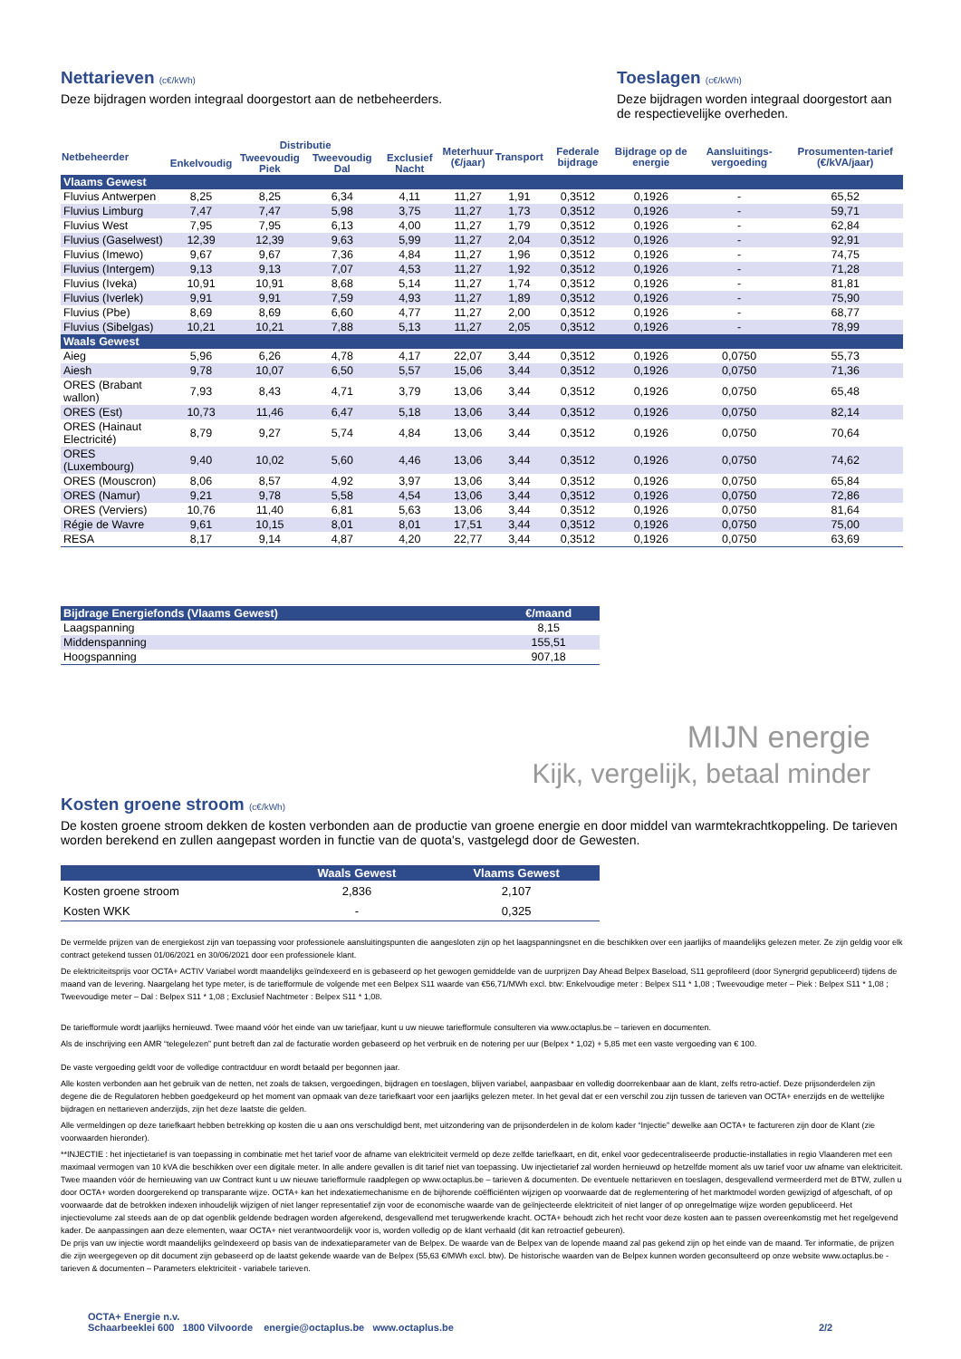Nettarieven (c€/kWh)
Deze bijdragen worden integraal doorgestort aan de netbeheerders.
Toeslagen (c€/kWh)
Deze bijdragen worden integraal doorgestort aan de respectievelijke overheden.
| Netbeheerder | Distributie | | | | Meterhuur (€/jaar) | Transport | Federale bijdrage | Bijdrage op de energie | Aansluitings-vergoeding | Prosumenten-tarief (€/kVA/jaar) |
| --- | --- | --- | --- | --- | --- | --- | --- | --- | --- | --- |
| | Enkelvoudig | Tweevoudig Piek | Tweevoudig Dal | Exclusief Nacht | | | | | | |
| Vlaams Gewest | | | | | | | | | | |
| Fluvius Antwerpen | 8,25 | 8,25 | 6,34 | 4,11 | 11,27 | 1,91 | 0,3512 | 0,1926 | - | 65,52 |
| Fluvius Limburg | 7,47 | 7,47 | 5,98 | 3,75 | 11,27 | 1,73 | 0,3512 | 0,1926 | - | 59,71 |
| Fluvius West | 7,95 | 7,95 | 6,13 | 4,00 | 11,27 | 1,79 | 0,3512 | 0,1926 | - | 62,84 |
| Fluvius (Gaselwest) | 12,39 | 12,39 | 9,63 | 5,99 | 11,27 | 2,04 | 0,3512 | 0,1926 | - | 92,91 |
| Fluvius (Imewo) | 9,67 | 9,67 | 7,36 | 4,84 | 11,27 | 1,96 | 0,3512 | 0,1926 | - | 74,75 |
| Fluvius (Intergem) | 9,13 | 9,13 | 7,07 | 4,53 | 11,27 | 1,92 | 0,3512 | 0,1926 | - | 71,28 |
| Fluvius (Iveka) | 10,91 | 10,91 | 8,68 | 5,14 | 11,27 | 1,74 | 0,3512 | 0,1926 | - | 81,81 |
| Fluvius (Iverlek) | 9,91 | 9,91 | 7,59 | 4,93 | 11,27 | 1,89 | 0,3512 | 0,1926 | - | 75,90 |
| Fluvius (Pbe) | 8,69 | 8,69 | 6,60 | 4,77 | 11,27 | 2,00 | 0,3512 | 0,1926 | - | 68,77 |
| Fluvius (Sibelgas) | 10,21 | 10,21 | 7,88 | 5,13 | 11,27 | 2,05 | 0,3512 | 0,1926 | - | 78,99 |
| Waals Gewest | | | | | | | | | | |
| Aieg | 5,96 | 6,26 | 4,78 | 4,17 | 22,07 | 3,44 | 0,3512 | 0,1926 | 0,0750 | 55,73 |
| Aiesh | 9,78 | 10,07 | 6,50 | 5,57 | 15,06 | 3,44 | 0,3512 | 0,1926 | 0,0750 | 71,36 |
| ORES (Brabant wallon) | 7,93 | 8,43 | 4,71 | 3,79 | 13,06 | 3,44 | 0,3512 | 0,1926 | 0,0750 | 65,48 |
| ORES (Est) | 10,73 | 11,46 | 6,47 | 5,18 | 13,06 | 3,44 | 0,3512 | 0,1926 | 0,0750 | 82,14 |
| ORES (Hainaut Electricité) | 8,79 | 9,27 | 5,74 | 4,84 | 13,06 | 3,44 | 0,3512 | 0,1926 | 0,0750 | 70,64 |
| ORES (Luxembourg) | 9,40 | 10,02 | 5,60 | 4,46 | 13,06 | 3,44 | 0,3512 | 0,1926 | 0,0750 | 74,62 |
| ORES (Mouscron) | 8,06 | 8,57 | 4,92 | 3,97 | 13,06 | 3,44 | 0,3512 | 0,1926 | 0,0750 | 65,84 |
| ORES (Namur) | 9,21 | 9,78 | 5,58 | 4,54 | 13,06 | 3,44 | 0,3512 | 0,1926 | 0,0750 | 72,86 |
| ORES (Verviers) | 10,76 | 11,40 | 6,81 | 5,63 | 13,06 | 3,44 | 0,3512 | 0,1926 | 0,0750 | 81,64 |
| Régie de Wavre | 9,61 | 10,15 | 8,01 | 8,01 | 17,51 | 3,44 | 0,3512 | 0,1926 | 0,0750 | 75,00 |
| RESA | 8,17 | 9,14 | 4,87 | 4,20 | 22,77 | 3,44 | 0,3512 | 0,1926 | 0,0750 | 63,69 |
| Bijdrage Energiefonds (Vlaams Gewest) | €/maand |
| Laagspanning | 8,15 |
| Middenspanning | 155,51 |
| Hoogspanning | 907,18 |
MIJN energie
Kijk, vergelijk, betaal minder
Kosten groene stroom (c€/kWh)
De kosten groene stroom dekken de kosten verbonden aan de productie van groene energie en door middel van warmtekrachtkoppeling. De tarieven worden berekend en zullen aangepast worden in functie van de quota's, vastgelegd door de Gewesten.
| | Waals Gewest | Vlaams Gewest |
| Kosten groene stroom | 2,836 | 2,107 |
| Kosten WKK | - | 0,325 |
De vermelde prijzen van de energiekost zijn van toepassing voor professionele aansluitingspunten die aangesloten zijn op het laagspanningsnet en die beschikken over een jaarlijks of maandelijks gelezen meter. Ze zijn geldig voor elk contract getekend tussen 01/06/2021 en 30/06/2021 door een professionele klant.
De elektriciteitsprijs voor OCTA+ ACTIV Variabel wordt maandelijks geïndexeerd en is gebaseerd op het gewogen gemiddelde van de uurprijzen Day Ahead Belpex Baseload, S11 geprofileerd (door Synergrid gepubliceerd) tijdens de maand van de levering. Naargelang het type meter, is de tariefformule de volgende met een Belpex S11 waarde van €56,71/MWh excl. btw: Enkelvoudige meter : Belpex S11 * 1,08 ; Tweevoudige meter – Piek : Belpex S11 * 1,08 ; Tweevoudige meter – Dal : Belpex S11 * 1,08 ; Exclusief Nachtmeter : Belpex S11 * 1,08.
De tariefformule wordt jaarlijks hernieuwd. Twee maand vóór het einde van uw tariefjaar, kunt u uw nieuwe tariefformule consulteren via www.octaplus.be – tarieven en documenten.
Als de inschrijving een AMR “telegelezen” punt betreft dan zal de facturatie worden gebaseerd op het verbruik en de notering per uur (Belpex * 1,02) + 5,85 met een vaste vergoeding van € 100.
De vaste vergoeding geldt voor de volledige contractduur en wordt betaald per begonnen jaar.
Alle kosten verbonden aan het gebruik van de netten, net zoals de taksen, vergoedingen, bijdragen en toeslagen, blijven variabel, aanpasbaar en volledig doorrekenbaar aan de klant, zelfs retro-actief. Deze prijsonderdelen zijn degene die de Regulatoren hebben goedgekeurd op het moment van opmaak van deze tariefkaart voor een jaarlijks gelezen meter. In het geval dat er een verschil zou zijn tussen de tarieven van OCTA+ enerzijds en de wettelijke bijdragen en nettarieven anderzijds, zijn het deze laatste die gelden.
Alle vermeldingen op deze tariefkaart hebben betrekking op kosten die u aan ons verschuldigd bent, met uitzondering van de prijsonderdelen in de kolom kader “Injectie” dewelke aan OCTA+ te factureren zijn door de Klant (zie voorwaarden hieronder).
**INJECTIE : het injectietarief is van toepassing in combinatie met het tarief voor de afname van elektriciteit vermeld op deze zelfde tariefkaart, en dit, enkel voor gedecentraliseerde productie-installaties in regio Vlaanderen met een maximaal vermogen van 10 kVA die beschikken over een digitale meter. In alle andere gevallen is dit tarief niet van toepassing. Uw injectietarief zal worden hernieuwd op hetzelfde moment als uw tarief voor uw afname van elektriciteit. Twee maanden vóór de hernieuwing van uw Contract kunt u uw nieuwe tariefformule raadplegen op www.octaplus.be – tarieven & documenten. De eventuele nettarieven en toeslagen, desgevallend vermeerderd met de BTW, zullen u door OCTA+ worden doorgerekend op transparante wijze. OCTA+ kan het indexatiemechanisme en de bijhorende coëfficiënten wijzigen op voorwaarde dat de reglementering of het marktmodel worden gewijzigd of afgeschaft, of op voorwaarde dat de betrokken indexen inhoudelijk wijzigen of niet langer representatief zijn voor de economische waarde van de geïnjecteerde elektriciteit of niet langer of op onregelmatige wijze worden gepubliceerd. Het injectievolume zal steeds aan de op dat ogenblik geldende bedragen worden afgerekend, desgevallend met terugwerkende kracht. OCTA+ behoudt zich het recht voor deze kosten aan te passen overeenkomstig met het regelgevend kader. De aanpassingen aan deze elementen, waar OCTA+ niet verantwoordelijk voor is, worden volledig op de klant verhaald (dit kan retroactief gebeuren).
De prijs van uw injectie wordt maandelijks geïndexeerd op basis van de indexatieparameter van de Belpex. De waarde van de Belpex van de lopende maand zal pas gekend zijn op het einde van de maand. Ter informatie, de prijzen die zijn weergegeven op dit document zijn gebaseerd op de laatst gekende waarde van de Belpex (55,63 €/MWh excl. btw). De historische waarden van de Belpex kunnen worden geconsulteerd op onze website www.octaplus.be - tarieven & documenten – Parameters elektriciteit - variabele tarieven.
OCTA+ Energie n.v.
Schaarbeeklei 600 1800 Vilvoorde energie@octaplus.be www.octaplus.be 2/2